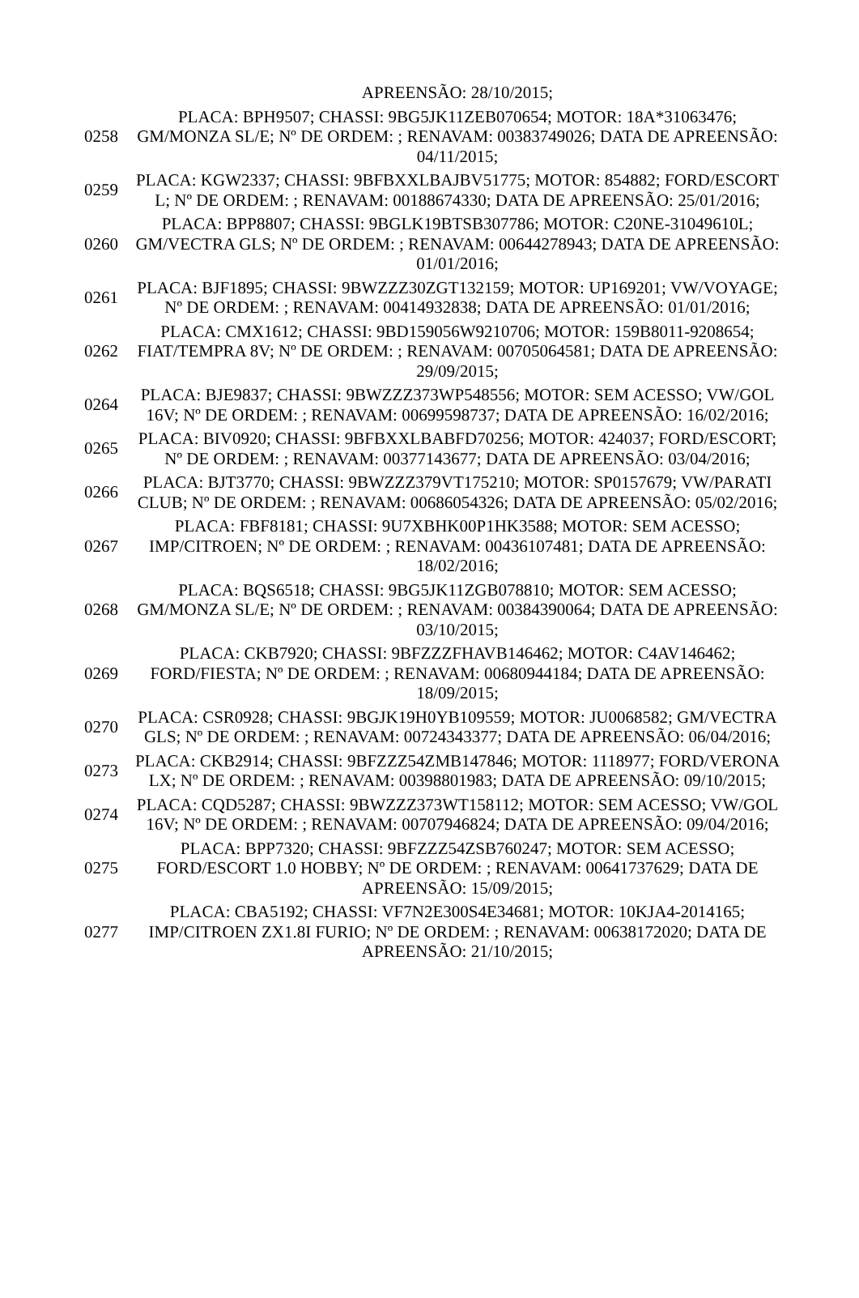| | APREENSÃO: 28/10/2015; |
| 0258 | PLACA: BPH9507; CHASSI: 9BG5JK11ZEB070654; MOTOR: 18A*31063476; GM/MONZA SL/E; Nº DE ORDEM: ; RENAVAM: 00383749026; DATA DE APREENSÃO: 04/11/2015; |
| 0259 | PLACA: KGW2337; CHASSI: 9BFBXXLBAJBV51775; MOTOR: 854882; FORD/ESCORT L; Nº DE ORDEM: ; RENAVAM: 00188674330; DATA DE APREENSÃO: 25/01/2016; |
| 0260 | PLACA: BPP8807; CHASSI: 9BGLK19BTSB307786; MOTOR: C20NE-31049610L; GM/VECTRA GLS; Nº DE ORDEM: ; RENAVAM: 00644278943; DATA DE APREENSÃO: 01/01/2016; |
| 0261 | PLACA: BJF1895; CHASSI: 9BWZZZ30ZGT132159; MOTOR: UP169201; VW/VOYAGE; Nº DE ORDEM: ; RENAVAM: 00414932838; DATA DE APREENSÃO: 01/01/2016; |
| 0262 | PLACA: CMX1612; CHASSI: 9BD159056W9210706; MOTOR: 159B8011-9208654; FIAT/TEMPRA 8V; Nº DE ORDEM: ; RENAVAM: 00705064581; DATA DE APREENSÃO: 29/09/2015; |
| 0264 | PLACA: BJE9837; CHASSI: 9BWZZZ373WP548556; MOTOR: SEM ACESSO; VW/GOL 16V; Nº DE ORDEM: ; RENAVAM: 00699598737; DATA DE APREENSÃO: 16/02/2016; |
| 0265 | PLACA: BIV0920; CHASSI: 9BFBXXLBABFD70256; MOTOR: 424037; FORD/ESCORT; Nº DE ORDEM: ; RENAVAM: 00377143677; DATA DE APREENSÃO: 03/04/2016; |
| 0266 | PLACA: BJT3770; CHASSI: 9BWZZZ379VT175210; MOTOR: SP0157679; VW/PARATI CLUB; Nº DE ORDEM: ; RENAVAM: 00686054326; DATA DE APREENSÃO: 05/02/2016; |
| 0267 | PLACA: FBF8181; CHASSI: 9U7XBHK00P1HK3588; MOTOR: SEM ACESSO; IMP/CITROEN; Nº DE ORDEM: ; RENAVAM: 00436107481; DATA DE APREENSÃO: 18/02/2016; |
| 0268 | PLACA: BQS6518; CHASSI: 9BG5JK11ZGB078810; MOTOR: SEM ACESSO; GM/MONZA SL/E; Nº DE ORDEM: ; RENAVAM: 00384390064; DATA DE APREENSÃO: 03/10/2015; |
| 0269 | PLACA: CKB7920; CHASSI: 9BFZZZFHAVB146462; MOTOR: C4AV146462; FORD/FIESTA; Nº DE ORDEM: ; RENAVAM: 00680944184; DATA DE APREENSÃO: 18/09/2015; |
| 0270 | PLACA: CSR0928; CHASSI: 9BGJK19H0YB109559; MOTOR: JU0068582; GM/VECTRA GLS; Nº DE ORDEM: ; RENAVAM: 00724343377; DATA DE APREENSÃO: 06/04/2016; |
| 0273 | PLACA: CKB2914; CHASSI: 9BFZZZ54ZMB147846; MOTOR: 1118977; FORD/VERONA LX; Nº DE ORDEM: ; RENAVAM: 00398801983; DATA DE APREENSÃO: 09/10/2015; |
| 0274 | PLACA: CQD5287; CHASSI: 9BWZZZ373WT158112; MOTOR: SEM ACESSO; VW/GOL 16V; Nº DE ORDEM: ; RENAVAM: 00707946824; DATA DE APREENSÃO: 09/04/2016; |
| 0275 | PLACA: BPP7320; CHASSI: 9BFZZZ54ZSB760247; MOTOR: SEM ACESSO; FORD/ESCORT 1.0 HOBBY; Nº DE ORDEM: ; RENAVAM: 00641737629; DATA DE APREENSÃO: 15/09/2015; |
| 0277 | PLACA: CBA5192; CHASSI: VF7N2E300S4E34681; MOTOR: 10KJA4-2014165; IMP/CITROEN ZX1.8I FURIO; Nº DE ORDEM: ; RENAVAM: 00638172020; DATA DE APREENSÃO: 21/10/2015; |